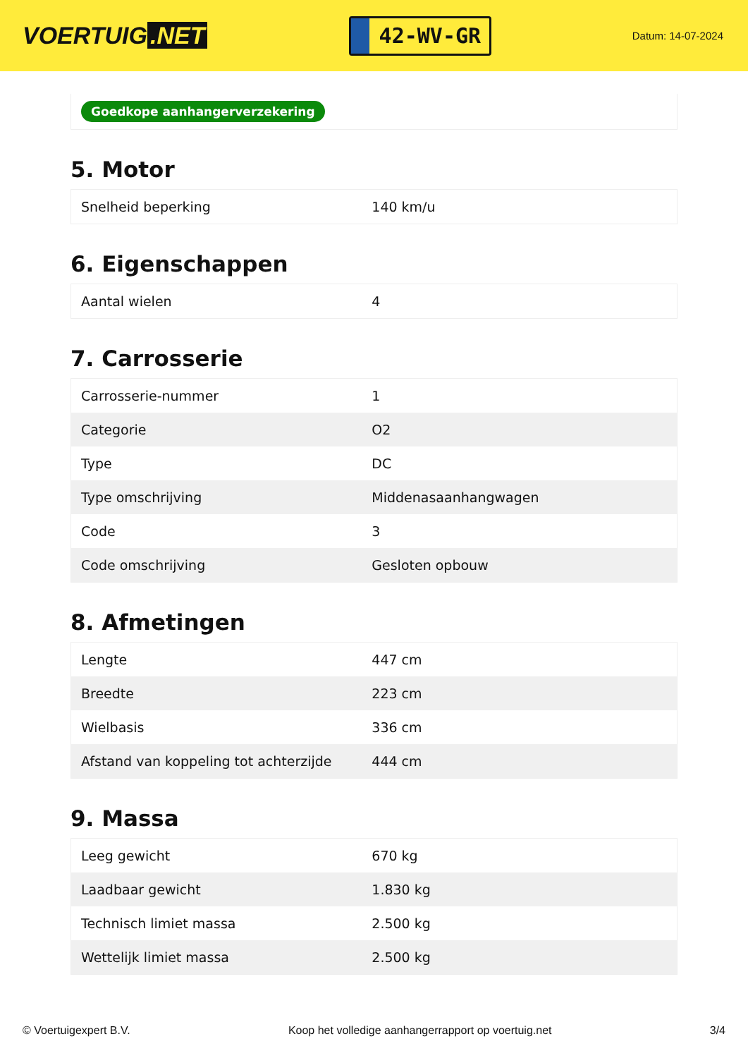VOERTUIG.NET
42-WV-GR
Datum: 14-07-2024
Goedkope aanhangerverzekering
5. Motor
| Snelheid beperking | 140 km/u |
6. Eigenschappen
| Aantal wielen | 4 |
7. Carrosserie
| Carrosserie-nummer | 1 |
| Categorie | O2 |
| Type | DC |
| Type omschrijving | Middenasaanhangwagen |
| Code | 3 |
| Code omschrijving | Gesloten opbouw |
8. Afmetingen
| Lengte | 447 cm |
| Breedte | 223 cm |
| Wielbasis | 336 cm |
| Afstand van koppeling tot achterzijde | 444 cm |
9. Massa
| Leeg gewicht | 670 kg |
| Laadbaar gewicht | 1.830 kg |
| Technisch limiet massa | 2.500 kg |
| Wettelijk limiet massa | 2.500 kg |
© Voertuigexpert B.V. Koop het volledige aanhangerrapport op voertuig.net 3/4